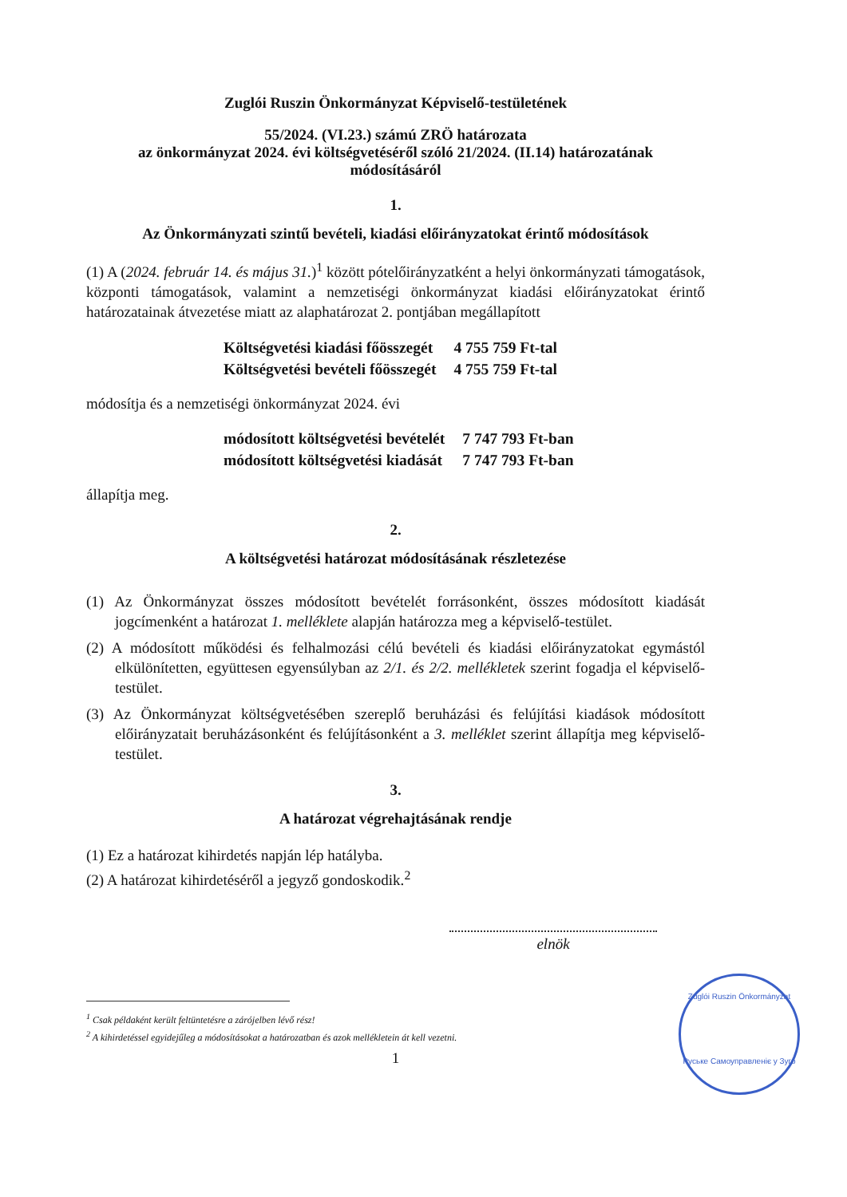Zuglói Ruszin Önkormányzat Képviselő-testületének
55/2024. (VI.23.) számú ZRÖ határozata
az önkormányzat 2024. évi költségvetéséről szóló 21/2024. (II.14) határozatának
módosításáról
1.
Az Önkormányzati szintű bevételi, kiadási előirányzatokat érintő módosítások
(1) A (2024. február 14. és május 31.)<sup>1</sup> között pótelőirányzatként a helyi önkormányzati támogatások, központi támogatások, valamint a nemzetiségi önkormányzat kiadási előirányzatokat érintő határozatainak átvezetése miatt az alaphatározat 2. pontjában megállapított
| Költségvetési kiadási főösszegét | 4 755 759 Ft-tal |
| Költségvetési bevételi főösszegét | 4 755 759 Ft-tal |
módosítja és a nemzetiségi önkormányzat 2024. évi
| módosított költségvetési bevételét | 7 747 793 Ft-ban |
| módosított költségvetési kiadását | 7 747 793 Ft-ban |
állapítja meg.
2.
A költségvetési határozat módosításának részletezése
(1) Az Önkormányzat összes módosított bevételét forrásonként, összes módosított kiadását jogcímenként a határozat 1. melléklete alapján határozza meg a képviselő-testület.
(2) A módosított működési és felhalmozási célú bevételi és kiadási előirányzatokat egymástól elkülönítetten, együttesen egyensúlyban az 2/1. és 2/2. mellékletek szerint fogadja el képviselő-testület.
(3) Az Önkormányzat költségvetésében szereplő beruházási és felújítási kiadások módosított előirányzatait beruházásonként és felújításonként a 3. melléklet szerint állapítja meg képviselő-testület.
3.
A határozat végrehajtásának rendje
(1) Ez a határozat kihirdetés napján lép hatályba.
(2) A határozat kihirdetéséről a jegyző gondoskodik.<sup>2</sup>
elnök
<sup>1</sup> Csak példaként került feltüntetésre a zárójelben lévő rész!
<sup>2</sup> A kihirdetéssel egyidejűleg a módosításokat a határozatban és azok mellékletein át kell vezetni.
1
Zuglói Ruszin Önkormányzat
Руськe Самоуправлeнiє у Зуго